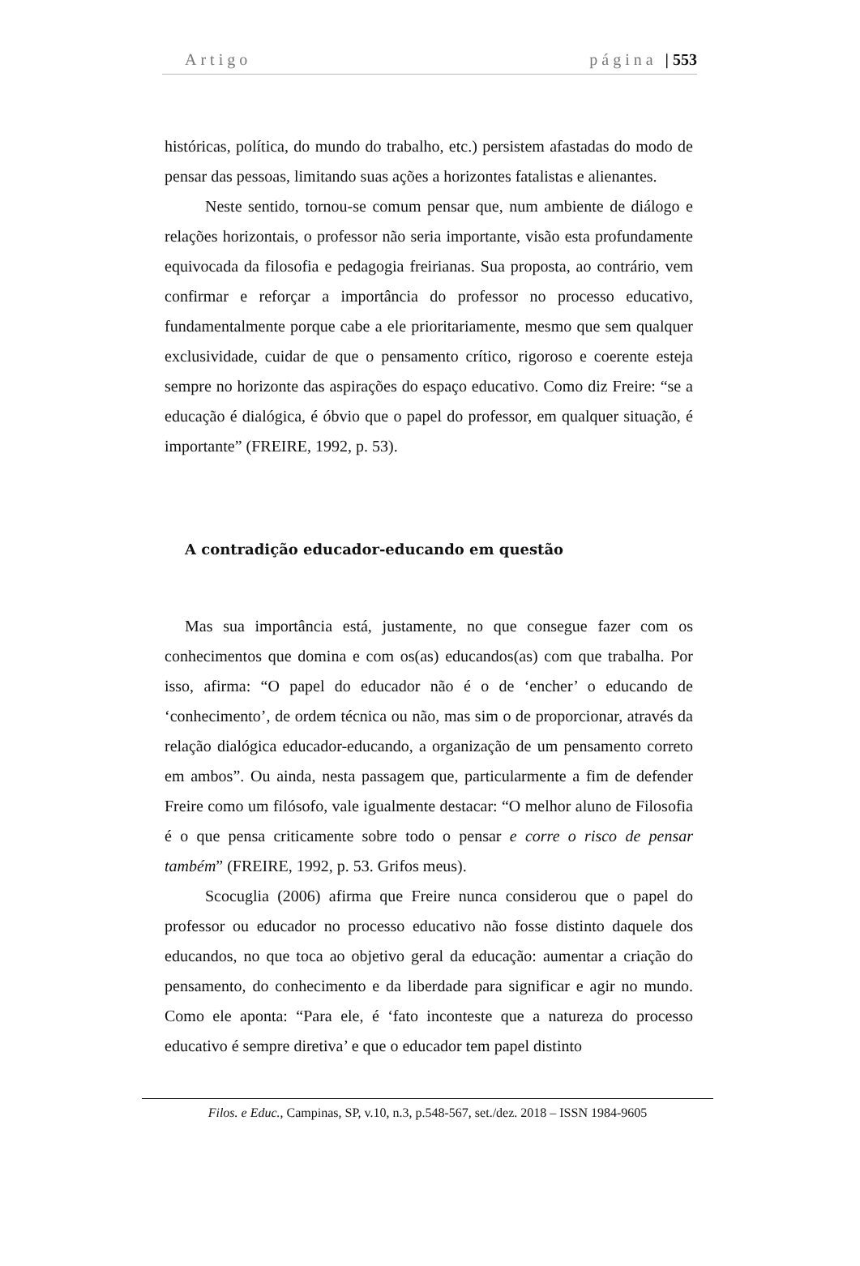Artigo página | 553
históricas, política, do mundo do trabalho, etc.) persistem afastadas do modo de pensar das pessoas, limitando suas ações a horizontes fatalistas e alienantes.
Neste sentido, tornou-se comum pensar que, num ambiente de diálogo e relações horizontais, o professor não seria importante, visão esta profundamente equivocada da filosofia e pedagogia freirianas. Sua proposta, ao contrário, vem confirmar e reforçar a importância do professor no processo educativo, fundamentalmente porque cabe a ele prioritariamente, mesmo que sem qualquer exclusividade, cuidar de que o pensamento crítico, rigoroso e coerente esteja sempre no horizonte das aspirações do espaço educativo. Como diz Freire: “se a educação é dialógica, é óbvio que o papel do professor, em qualquer situação, é importante” (FREIRE, 1992, p. 53).
A contradição educador-educando em questão
Mas sua importância está, justamente, no que consegue fazer com os conhecimentos que domina e com os(as) educandos(as) com que trabalha. Por isso, afirma: “O papel do educador não é o de ‘encher’ o educando de ‘conhecimento’, de ordem técnica ou não, mas sim o de proporcionar, através da relação dialógica educador-educando, a organização de um pensamento correto em ambos”. Ou ainda, nesta passagem que, particularmente a fim de defender Freire como um filósofo, vale igualmente destacar: “O melhor aluno de Filosofia é o que pensa criticamente sobre todo o pensar e corre o risco de pensar também” (FREIRE, 1992, p. 53. Grifos meus).
Scocuglia (2006) afirma que Freire nunca considerou que o papel do professor ou educador no processo educativo não fosse distinto daquele dos educandos, no que toca ao objetivo geral da educação: aumentar a criação do pensamento, do conhecimento e da liberdade para significar e agir no mundo. Como ele aponta: “Para ele, é ‘fato inconteste que a natureza do processo educativo é sempre diretiva’ e que o educador tem papel distinto
Filos. e Educ., Campinas, SP, v.10, n.3, p.548-567, set./dez. 2018 – ISSN 1984-9605